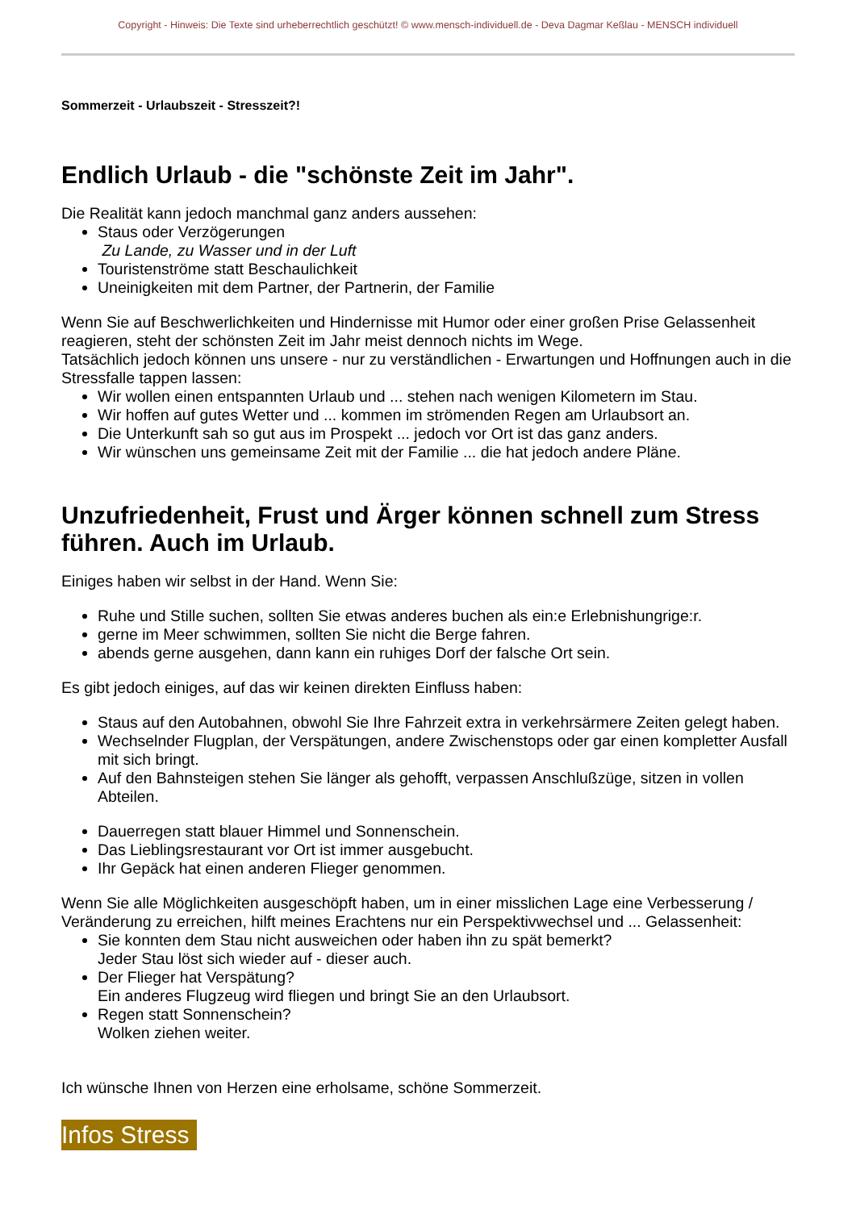Copyright - Hinweis: Die Texte sind urheberrechtlich geschützt! © www.mensch-individuell.de - Deva Dagmar Keßlau - MENSCH individuell
Sommerzeit - Urlaubszeit - Stresszeit?!
Endlich Urlaub - die "schönste Zeit im Jahr".
Die Realität kann jedoch manchmal ganz anders aussehen:
Staus oder Verzögerungen
Zu Lande, zu Wasser und in der Luft
Touristenströme statt Beschaulichkeit
Uneinigkeiten mit dem Partner, der Partnerin, der Familie
Wenn Sie auf Beschwerlichkeiten und Hindernisse mit Humor oder einer großen Prise Gelassenheit reagieren, steht der schönsten Zeit im Jahr meist dennoch nichts im Wege.
Tatsächlich jedoch können uns unsere - nur zu verständlichen - Erwartungen und Hoffnungen auch in die Stressfalle tappen lassen:
Wir wollen einen entspannten Urlaub und ... stehen nach wenigen Kilometern im Stau.
Wir hoffen auf gutes Wetter und ... kommen im strömenden Regen am Urlaubsort an.
Die Unterkunft sah so gut aus im Prospekt ... jedoch vor Ort ist das ganz anders.
Wir wünschen uns gemeinsame Zeit mit der Familie ... die hat jedoch andere Pläne.
Unzufriedenheit, Frust und Ärger können schnell zum Stress führen. Auch im Urlaub.
Einiges haben wir selbst in der Hand. Wenn Sie:
Ruhe und Stille suchen, sollten Sie etwas anderes buchen als ein:e Erlebnishungrige:r.
gerne im Meer schwimmen, sollten Sie nicht die Berge fahren.
abends gerne ausgehen, dann kann ein ruhiges Dorf der falsche Ort sein.
Es gibt jedoch einiges, auf das wir keinen direkten Einfluss haben:
Staus auf den Autobahnen, obwohl Sie Ihre Fahrzeit extra in verkehrsärmere Zeiten gelegt haben.
Wechselnder Flugplan, der Verspätungen, andere Zwischenstops oder gar einen kompletter Ausfall mit sich bringt.
Auf den Bahnsteigen stehen Sie länger als gehofft, verpassen Anschlußzüge, sitzen in vollen Abteilen.
Dauerregen statt blauer Himmel und Sonnenschein.
Das Lieblingsrestaurant vor Ort ist immer ausgebucht.
Ihr Gepäck hat einen anderen Flieger genommen.
Wenn Sie alle Möglichkeiten ausgeschöpft haben, um in einer misslichen Lage eine Verbesserung / Veränderung zu erreichen, hilft meines Erachtens nur ein Perspektivwechsel und ... Gelassenheit:
Sie konnten dem Stau nicht ausweichen oder haben ihn zu spät bemerkt?
Jeder Stau löst sich wieder auf - dieser auch.
Der Flieger hat Verspätung?
Ein anderes Flugzeug wird fliegen und bringt Sie an den Urlaubsort.
Regen statt Sonnenschein?
Wolken ziehen weiter.
Ich wünsche Ihnen von Herzen eine erholsame, schöne Sommerzeit.
Infos Stress